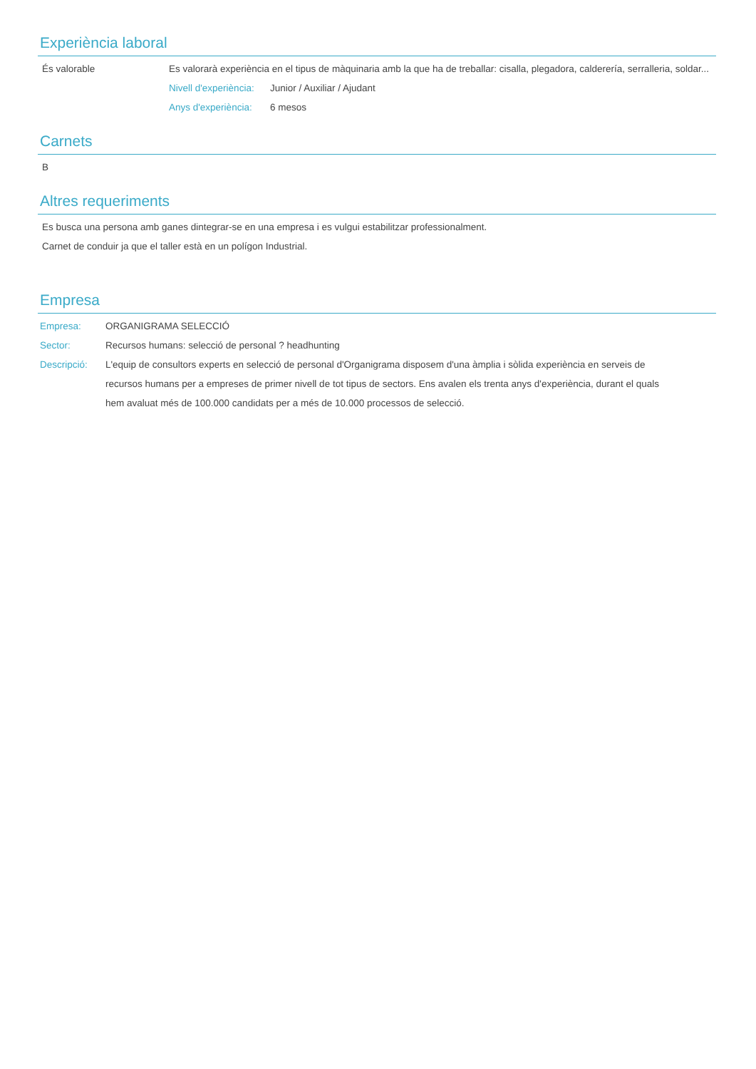Experiència laboral
És valorable Es valorarà experiència en el tipus de màquinaria amb la que ha de treballar: cisalla, plegadora, calderería, serralleria, soldar...
Nivell d'experiència: Junior / Auxiliar / Ajudant
Anys d'experiència: 6 mesos
Carnets
B
Altres requeriments
Es busca una persona amb ganes dintegrar-se en una empresa i es vulgui estabilitzar professionalment.
Carnet de conduir ja que el taller està en un polígon Industrial.
Empresa
Empresa: ORGANIGRAMA SELECCIÓ
Sector: Recursos humans: selecció de personal ? headhunting
Descripció: L'equip de consultors experts en selecció de personal d'Organigrama disposem d'una àmplia i sòlida experiència en serveis de recursos humans per a empreses de primer nivell de tot tipus de sectors. Ens avalen els trenta anys d'experiència, durant el quals hem avaluat més de 100.000 candidats per a més de 10.000 processos de selecció.